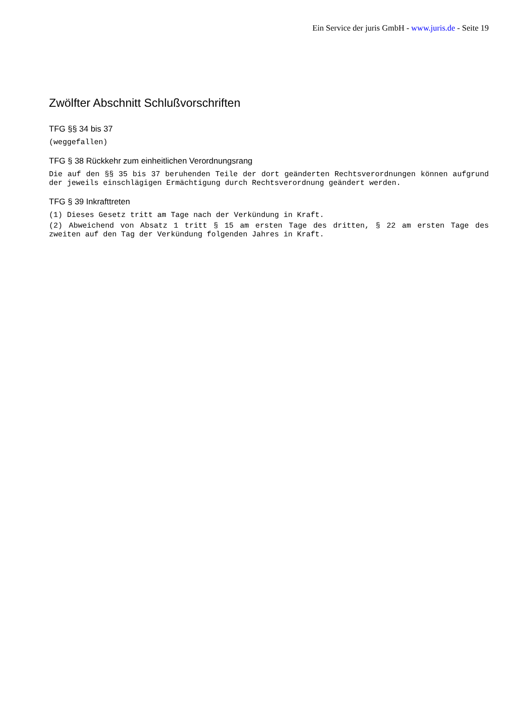Ein Service der juris GmbH - www.juris.de - Seite 19
Zwölfter Abschnitt Schlußvorschriften
TFG §§ 34 bis 37
(weggefallen)
TFG § 38 Rückkehr zum einheitlichen Verordnungsrang
Die auf den §§ 35 bis 37 beruhenden Teile der dort geänderten Rechtsverordnungen können aufgrund der jeweils einschlägigen Ermächtigung durch Rechtsverordnung geändert werden.
TFG § 39 Inkrafttreten
(1) Dieses Gesetz tritt am Tage nach der Verkündung in Kraft.
(2) Abweichend von Absatz 1 tritt § 15 am ersten Tage des dritten, § 22 am ersten Tage des zweiten auf den Tag der Verkündung folgenden Jahres in Kraft.